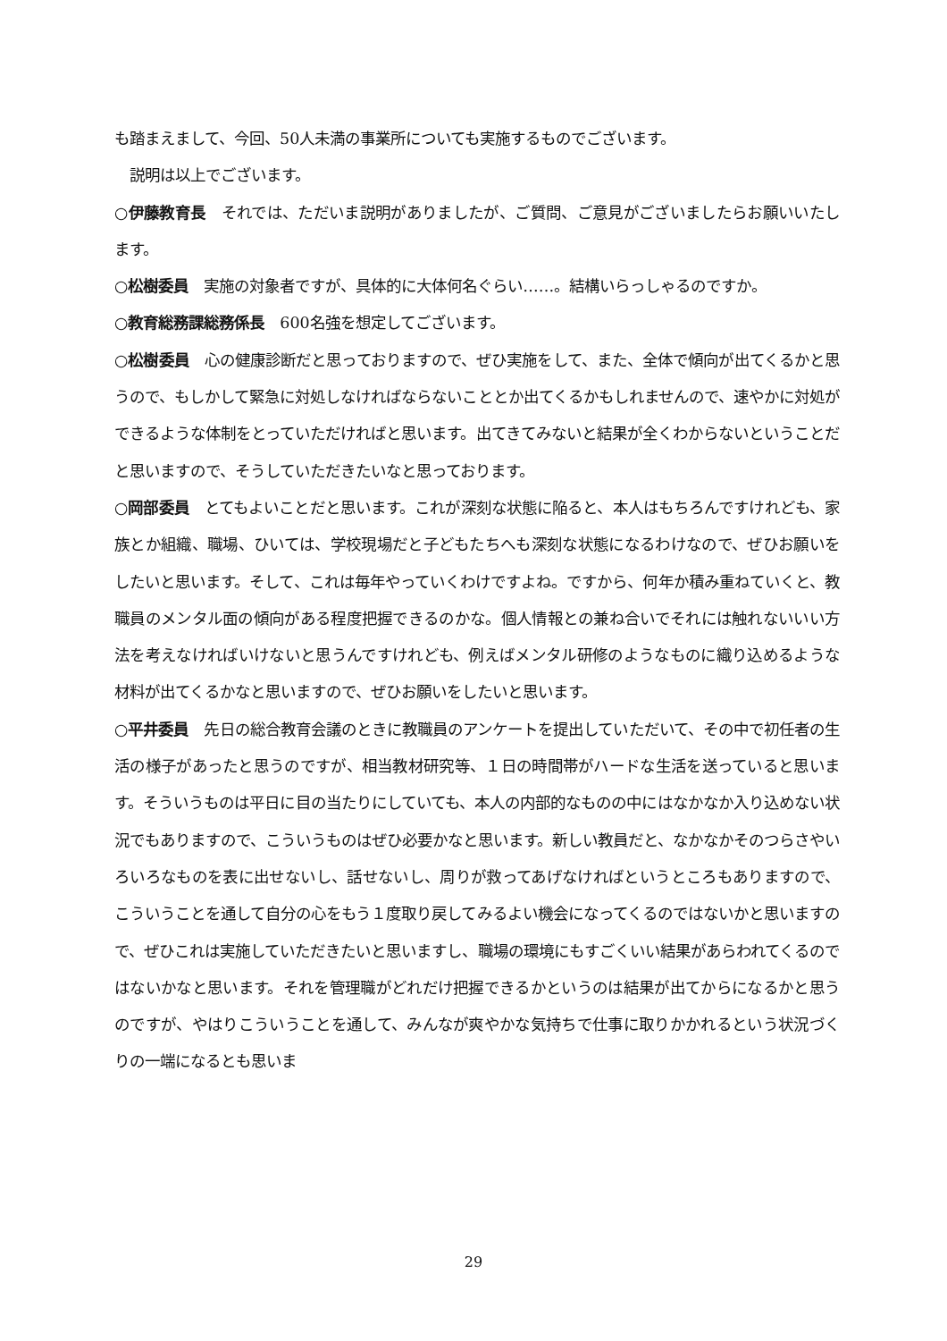も踏まえまして、今回、50人未満の事業所についても実施するものでございます。
　説明は以上でございます。
○伊藤教育長　それでは、ただいま説明がありましたが、ご質問、ご意見がございましたらお願いいたします。
○松樹委員　実施の対象者ですが、具体的に大体何名ぐらい……。結構いらっしゃるのですか。
○教育総務課総務係長　600名強を想定してございます。
○松樹委員　心の健康診断だと思っておりますので、ぜひ実施をして、また、全体で傾向が出てくるかと思うので、もしかして緊急に対処しなければならないこととか出てくるかもしれませんので、速やかに対処ができるような体制をとっていただければと思います。出てきてみないと結果が全くわからないということだと思いますので、そうしていただきたいなと思っております。
○岡部委員　とてもよいことだと思います。これが深刻な状態に陥ると、本人はもちろんですけれども、家族とか組織、職場、ひいては、学校現場だと子どもたちへも深刻な状態になるわけなので、ぜひお願いをしたいと思います。そして、これは毎年やっていくわけですよね。ですから、何年か積み重ねていくと、教職員のメンタル面の傾向がある程度把握できるのかな。個人情報との兼ね合いでそれには触れないいい方法を考えなければいけないと思うんですけれども、例えばメンタル研修のようなものに織り込めるような材料が出てくるかなと思いますので、ぜひお願いをしたいと思います。
○平井委員　先日の総合教育会議のときに教職員のアンケートを提出していただいて、その中で初任者の生活の様子があったと思うのですが、相当教材研究等、１日の時間帯がハードな生活を送っていると思います。そういうものは平日に目の当たりにしていても、本人の内部的なものの中にはなかなか入り込めない状況でもありますので、こういうものはぜひ必要かなと思います。新しい教員だと、なかなかそのつらさやいろいろなものを表に出せないし、話せないし、周りが救ってあげなければというところもありますので、こういうことを通して自分の心をもう１度取り戻してみるよい機会になってくるのではないかと思いますので、ぜひこれは実施していただきたいと思いますし、職場の環境にもすごくいい結果があらわれてくるのではないかなと思います。それを管理職がどれだけ把握できるかというのは結果が出てからになるかと思うのですが、やはりこういうことを通して、みんなが爽やかな気持ちで仕事に取りかかれるという状況づくりの一端になるとも思いま
29